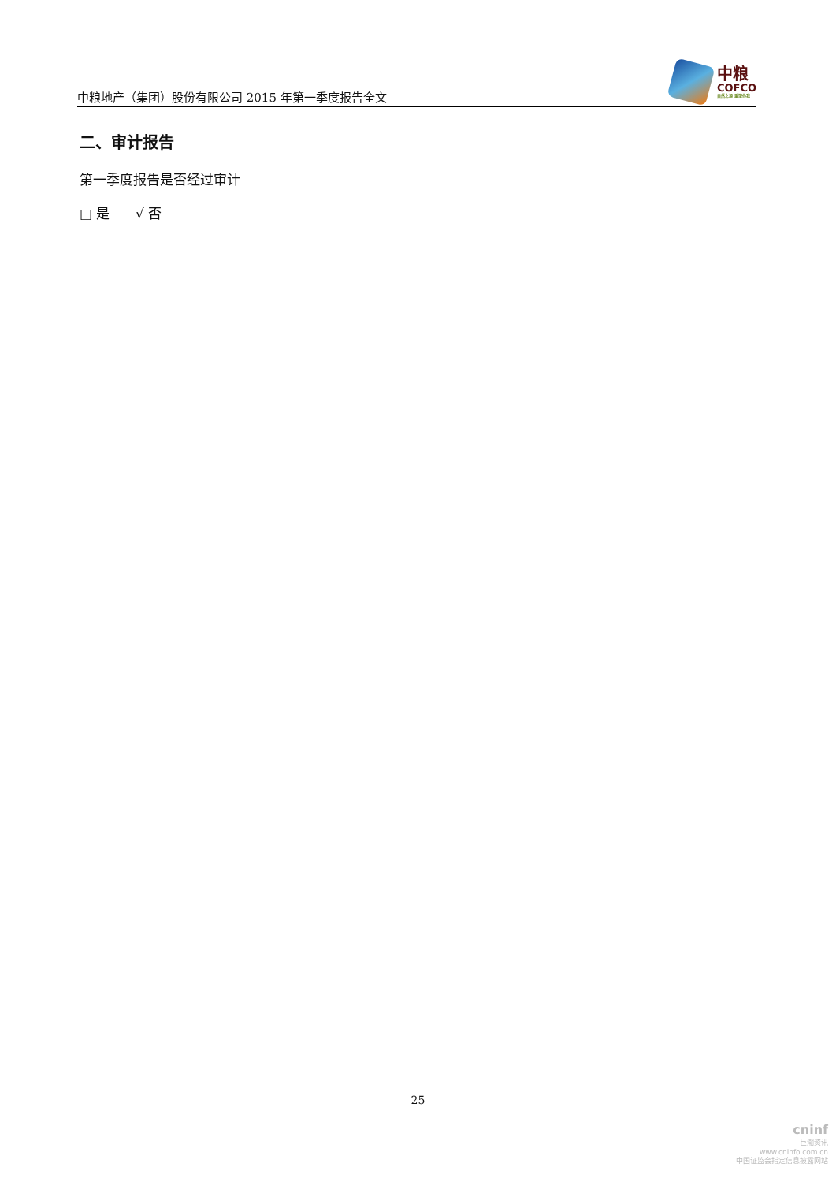中粮地产（集团）股份有限公司 2015 年第一季度报告全文
中粮
COFCO
自然之源 重塑你我
二、审计报告
第一季度报告是否经过审计
□ 是 √ 否
25
cninf
巨潮资讯
www.cninfo.com.cn
中国证监会指定信息披露网站